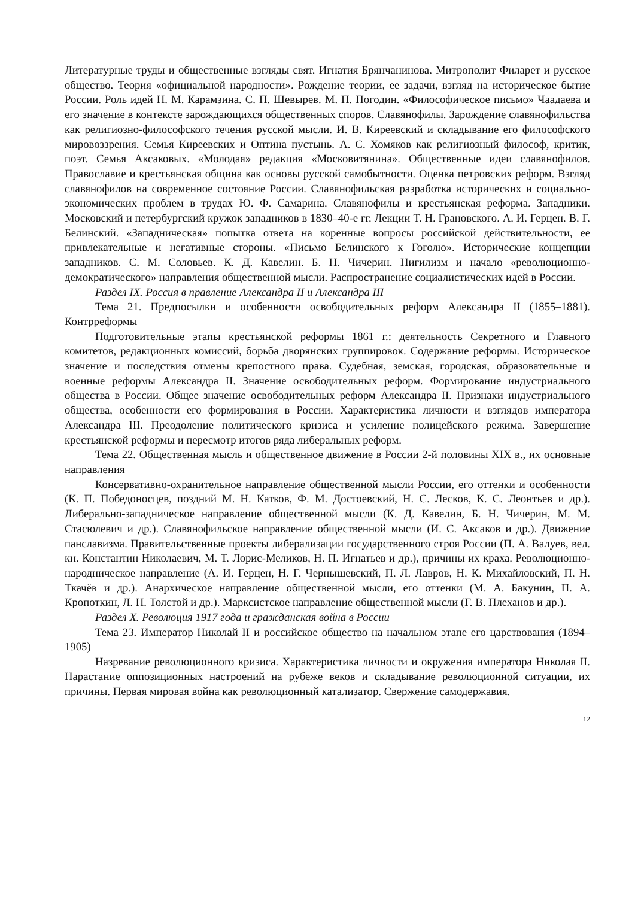Литературные труды и общественные взгляды свят. Игнатия Брянчанинова. Митрополит Филарет и русское общество. Теория «официальной народности». Рождение теории, ее задачи, взгляд на историческое бытие России. Роль идей Н. М. Карамзина. С. П. Шевырев. М. П. Погодин. «Философическое письмо» Чаадаева и его значение в контексте зарождающихся общественных споров. Славянофилы. Зарождение славянофильства как религиозно-философского течения русской мысли. И. В. Киреевский и складывание его философского мировоззрения. Семья Киреевских и Оптина пустынь. А. С. Хомяков как религиозный философ, критик, поэт. Семья Аксаковых. «Молодая» редакция «Московитянина». Общественные идеи славянофилов. Православие и крестьянская община как основы русской самобытности. Оценка петровских реформ. Взгляд славянофилов на современное состояние России. Славянофильская разработка исторических и социально-экономических проблем в трудах Ю. Ф. Самарина. Славянофилы и крестьянская реформа. Западники. Московский и петербургский кружок западников в 1830–40-е гг. Лекции Т. Н. Грановского. А. И. Герцен. В. Г. Белинский. «Западническая» попытка ответа на коренные вопросы российской действительности, ее привлекательные и негативные стороны. «Письмо Белинского к Гоголю». Исторические концепции западников. С. М. Соловьев. К. Д. Кавелин. Б. Н. Чичерин. Нигилизм и начало «революционно-демократического» направления общественной мысли. Распространение социалистических идей в России.
Раздел IX. Россия в правление Александра II и Александра III
Тема 21. Предпосылки и особенности освободительных реформ Александра II (1855–1881). Контрреформы
Подготовительные этапы крестьянской реформы 1861 г.: деятельность Секретного и Главного комитетов, редакционных комиссий, борьба дворянских группировок. Содержание реформы. Историческое значение и последствия отмены крепостного права. Судебная, земская, городская, образовательные и военные реформы Александра II. Значение освободительных реформ. Формирование индустриального общества в России. Общее значение освободительных реформ Александра II. Признаки индустриального общества, особенности его формирования в России. Характеристика личности и взглядов императора Александра III. Преодоление политического кризиса и усиление полицейского режима. Завершение крестьянской реформы и пересмотр итогов ряда либеральных реформ.
Тема 22. Общественная мысль и общественное движение в России 2-й половины XIX в., их основные направления
Консервативно-охранительное направление общественной мысли России, его оттенки и особенности (К. П. Победоносцев, поздний М. Н. Катков, Ф. М. Достоевский, Н. С. Лесков, К. С. Леонтьев и др.). Либерально-западническое направление общественной мысли (К. Д. Кавелин, Б. Н. Чичерин, М. М. Стасюлевич и др.). Славянофильское направление общественной мысли (И. С. Аксаков и др.). Движение панславизма. Правительственные проекты либерализации государственного строя России (П. А. Валуев, вел. кн. Константин Николаевич, М. Т. Лорис-Меликов, Н. П. Игнатьев и др.), причины их краха. Революционно-народническое направление (А. И. Герцен, Н. Г. Чернышевский, П. Л. Лавров, Н. К. Михайловский, П. Н. Ткачёв и др.). Анархическое направление общественной мысли, его оттенки (М. А. Бакунин, П. А. Кропоткин, Л. Н. Толстой и др.). Марксистское направление общественной мысли (Г. В. Плеханов и др.).
Раздел X. Революция 1917 года и гражданская война в России
Тема 23. Император Николай II и российское общество на начальном этапе его царствования (1894–1905)
Назревание революционного кризиса. Характеристика личности и окружения императора Николая II. Нарастание оппозиционных настроений на рубеже веков и складывание революционной ситуации, их причины. Первая мировая война как революционный катализатор. Свержение самодержавия.
12